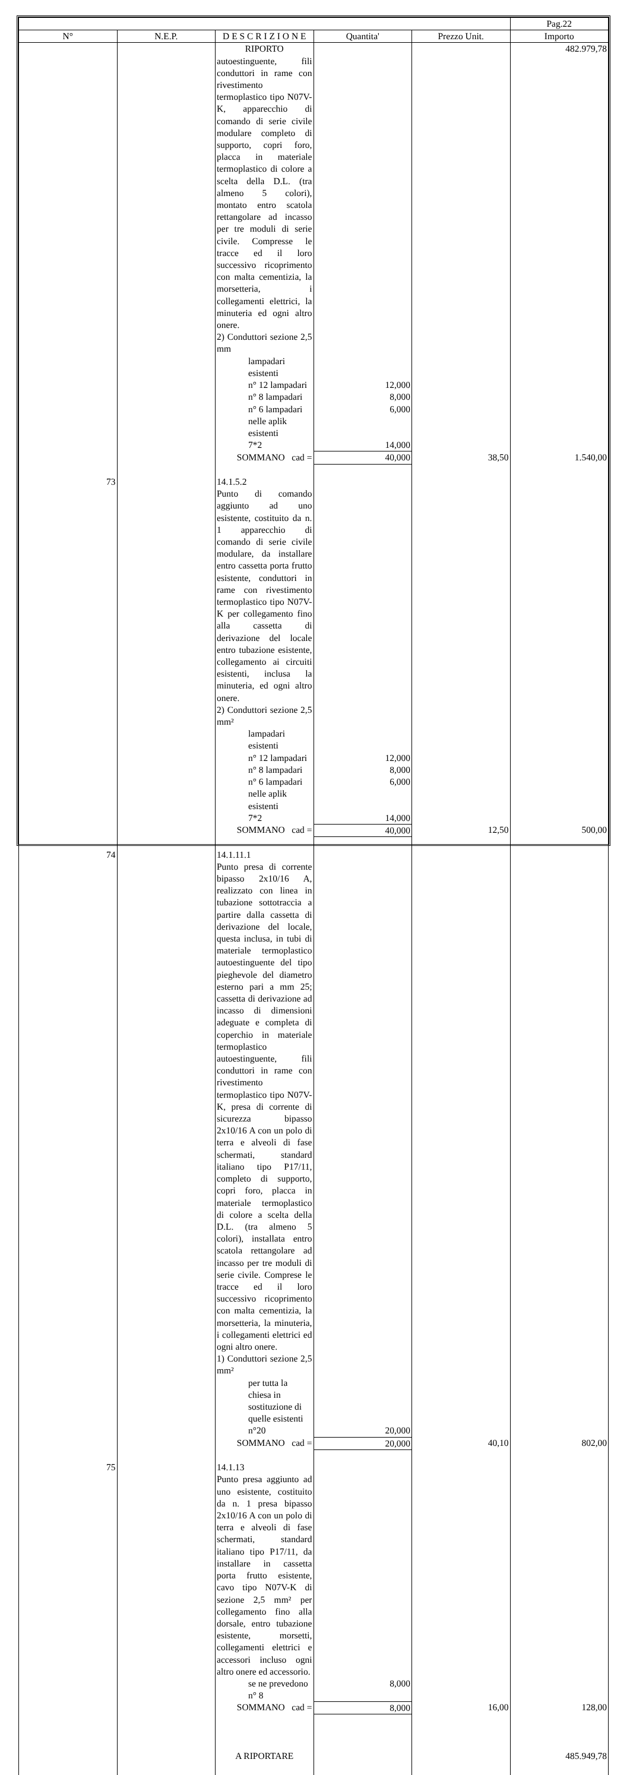| | | | | | Pag.22 |
| --- | --- | --- | --- | --- | --- |
| N° | N.E.P. | D E S C R I Z I O N E | Quantita' | Prezzo Unit. | Importo |
| | | RIPORTO | | | 482.979,78 |
| | | autoestinguente, fili conduttori in rame con rivestimento termoplastico tipo N07V-K, apparecchio di comando di serie civile modulare completo di supporto, copri foro, placca in materiale termoplastico di colore a scelta della D.L. (tra almeno 5 colori), montato entro scatola rettangolare ad incasso per tre moduli di serie civile. Compresse le tracce ed il loro successivo ricoprimento con malta cementizia, la morsetteria, i collegamenti elettrici, la minuteria ed ogni altro onere. 2) Conduttori sezione 2,5 mm | | | |
| | | lampadari esistenti | | | |
| | | n° 12 lampadari | 12,000 | | |
| | | n° 8 lampadari | 8,000 | | |
| | | n° 6 lampadari | 6,000 | | |
| | | nelle aplik esistenti | | | |
| | | 7*2 | 14,000 | | |
| | | SOMMANO cad = | 40,000 | 38,50 | 1.540,00 |
| 73 | | 14.1.5.2 | | | |
| | | Punto di comando aggiunto ad uno esistente, costituito da n. 1 apparecchio di comando di serie civile modulare, da installare entro cassetta porta frutto esistente, conduttori in rame con rivestimento termoplastico tipo N07V-K per collegamento fino alla cassetta di derivazione del locale entro tubazione esistente, collegamento ai circuiti esistenti, inclusa la minuteria, ed ogni altro onere. 2) Conduttori sezione 2,5 mm² | | | |
| | | lampadari esistenti | | | |
| | | n° 12 lampadari | 12,000 | | |
| | | n° 8 lampadari | 8,000 | | |
| | | n° 6 lampadari | 6,000 | | |
| | | nelle aplik esistenti | | | |
| | | 7*2 | 14,000 | | |
| | | SOMMANO cad = | 40,000 | 12,50 | 500,00 |
| 74 | | 14.1.11.1 | | | |
| | | Punto presa di corrente bipasso 2x10/16 A, realizzato con linea in tubazione sottotraccia a partire dalla cassetta di derivazione del locale, questa inclusa, in tubi di materiale termoplastico autoestinguente del tipo pieghevole del diametro esterno pari a mm 25; cassetta di derivazione ad incasso di dimensioni adeguate e completa di coperchio in materiale termoplastico autoestinguente, fili conduttori in rame con rivestimento termoplastico tipo N07V-K, presa di corrente di sicurezza bipasso 2x10/16 A con un polo di terra e alveoli di fase schermati, standard italiano tipo P17/11, completo di supporto, copri foro, placca in materiale termoplastico di colore a scelta della D.L. (tra almeno 5 colori), installata entro scatola rettangolare ad incasso per tre moduli di serie civile. Comprese le tracce ed il loro successivo ricoprimento con malta cementizia, la morsetteria, la minuteria, i collegamenti elettrici ed ogni altro onere. 1) Conduttori sezione 2,5 mm² | | | |
| | | per tutta la chiesa in sostituzione di quelle esistenti | | | |
| | | n°20 | 20,000 | | |
| | | SOMMANO cad = | 20,000 | 40,10 | 802,00 |
| 75 | | 14.1.13 | | | |
| | | Punto presa aggiunto ad uno esistente, costituito da n. 1 presa bipasso 2x10/16 A con un polo di terra e alveoli di fase schermati, standard italiano tipo P17/11, da installare in cassetta porta frutto esistente, cavo tipo N07V-K di sezione 2,5 mm² per collegamento fino alla dorsale, entro tubazione esistente, morsetti, collegamenti elettrici e accessori incluso ogni altro onere ed accessorio. | | | |
| | | se ne prevedono n° 8 | 8,000 | | |
| | | SOMMANO cad = | 8,000 | 16,00 | 128,00 |
| | | A RIPORTARE | | | 485.949,78 |